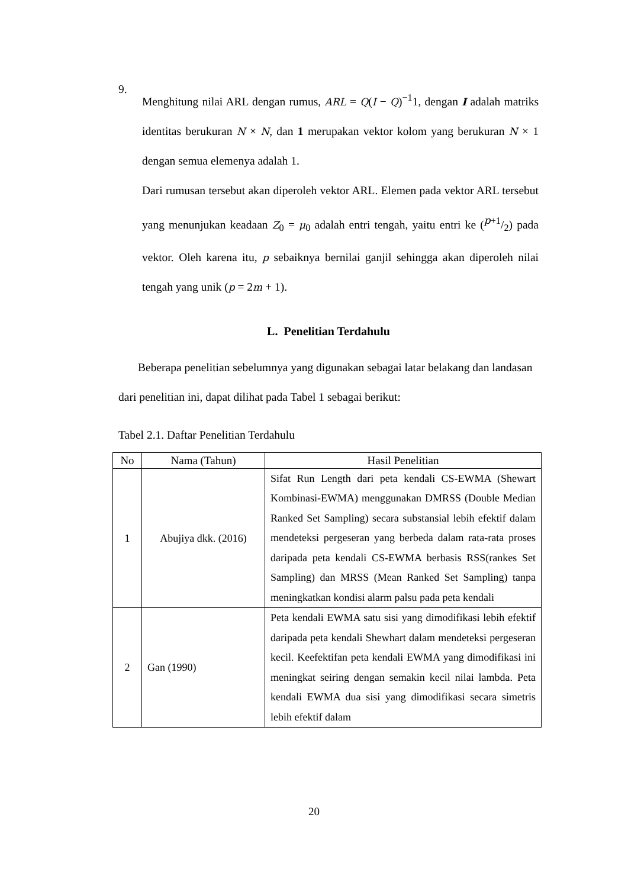9.
Menghitung nilai ARL dengan rumus, ARL = Q(I − Q)<sup>−1</sup>1, dengan I adalah matriks identitas berukuran N × N, dan 1 merupakan vektor kolom yang berukuran N × 1 dengan semua elemenya adalah 1.
Dari rumusan tersebut akan diperoleh vektor ARL. Elemen pada vektor ARL tersebut yang menunjukan keadaan Z<sub>0</sub> = μ<sub>0</sub> adalah entri tengah, yaitu entri ke (p+1/2) pada vektor. Oleh karena itu, p sebaiknya bernilai ganjil sehingga akan diperoleh nilai tengah yang unik (p = 2m + 1).
L. Penelitian Terdahulu
Beberapa penelitian sebelumnya yang digunakan sebagai latar belakang dan landasan dari penelitian ini, dapat dilihat pada Tabel 1 sebagai berikut:
Tabel 2.1. Daftar Penelitian Terdahulu
| No | Nama (Tahun) | Hasil Penelitian |
| --- | --- | --- |
| 1 | Abujiya dkk. (2016) | Sifat Run Length dari peta kendali CS-EWMA (Shewart Kombinasi-EWMA) menggunakan DMRSS (Double Median Ranked Set Sampling) secara substansial lebih efektif dalam mendeteksi pergeseran yang berbeda dalam rata-rata proses daripada peta kendali CS-EWMA berbasis RSS(rankes Set Sampling) dan MRSS (Mean Ranked Set Sampling) tanpa meningkatkan kondisi alarm palsu pada peta kendali |
| 2 | Gan (1990) | Peta kendali EWMA satu sisi yang dimodifikasi lebih efektif daripada peta kendali Shewhart dalam mendeteksi pergeseran kecil. Keefektifan peta kendali EWMA yang dimodifikasi ini meningkat seiring dengan semakin kecil nilai lambda. Peta kendali EWMA dua sisi yang dimodifikasi secara simetris lebih efektif dalam |
20